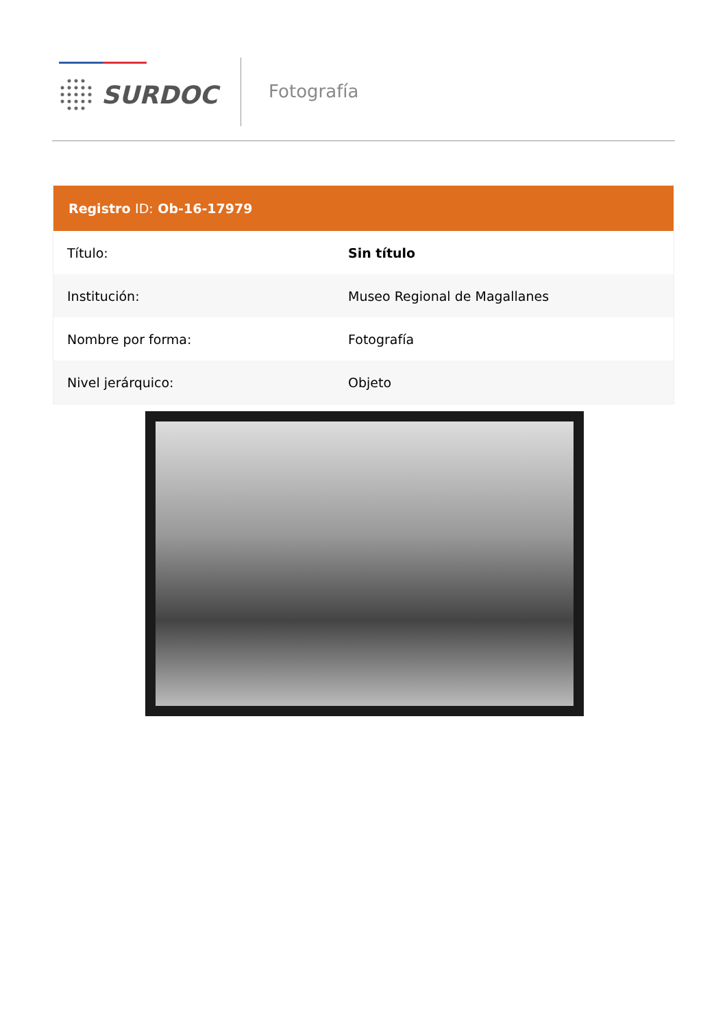SURDOC
Fotografía
| Registro ID: Ob-16-17979 | |
| --- | --- |
| Título: | Sin título |
| Institución: | Museo Regional de Magallanes |
| Nombre por forma: | Fotografía |
| Nivel jerárquico: | Objeto |